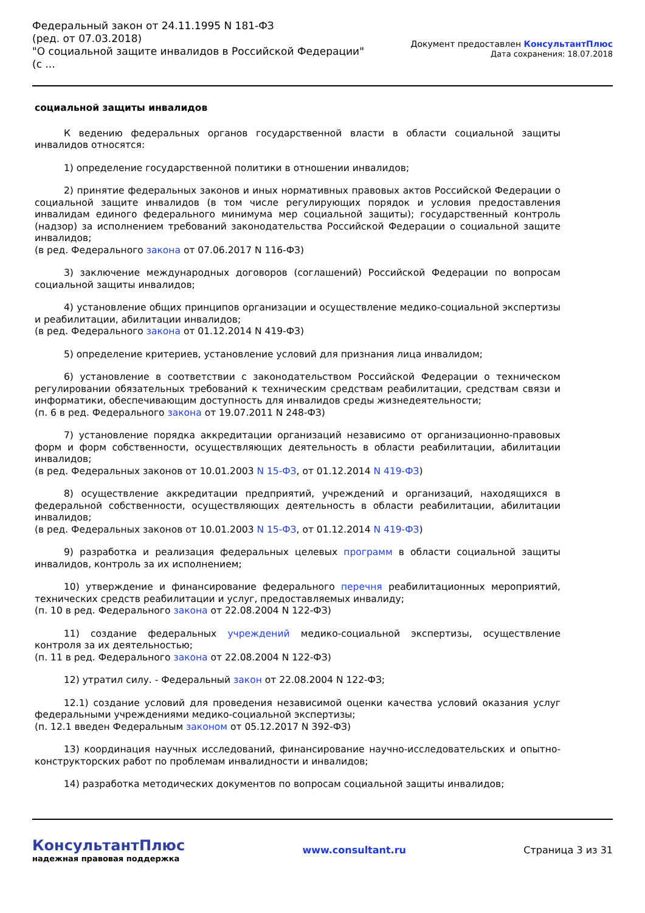Федеральный закон от 24.11.1995 N 181-ФЗ
(ред. от 07.03.2018)
"О социальной защите инвалидов в Российской Федерации"
(с ...
Документ предоставлен КонсультантПлюс
Дата сохранения: 18.07.2018
социальной защиты инвалидов
К ведению федеральных органов государственной власти в области социальной защиты инвалидов относятся:
1) определение государственной политики в отношении инвалидов;
2) принятие федеральных законов и иных нормативных правовых актов Российской Федерации о социальной защите инвалидов (в том числе регулирующих порядок и условия предоставления инвалидам единого федерального минимума мер социальной защиты); государственный контроль (надзор) за исполнением требований законодательства Российской Федерации о социальной защите инвалидов;
(в ред. Федерального закона от 07.06.2017 N 116-ФЗ)
3) заключение международных договоров (соглашений) Российской Федерации по вопросам социальной защиты инвалидов;
4) установление общих принципов организации и осуществление медико-социальной экспертизы и реабилитации, абилитации инвалидов;
(в ред. Федерального закона от 01.12.2014 N 419-ФЗ)
5) определение критериев, установление условий для признания лица инвалидом;
6) установление в соответствии с законодательством Российской Федерации о техническом регулировании обязательных требований к техническим средствам реабилитации, средствам связи и информатики, обеспечивающим доступность для инвалидов среды жизнедеятельности;
(п. 6 в ред. Федерального закона от 19.07.2011 N 248-ФЗ)
7) установление порядка аккредитации организаций независимо от организационно-правовых форм и форм собственности, осуществляющих деятельность в области реабилитации, абилитации инвалидов;
(в ред. Федеральных законов от 10.01.2003 N 15-ФЗ, от 01.12.2014 N 419-ФЗ)
8) осуществление аккредитации предприятий, учреждений и организаций, находящихся в федеральной собственности, осуществляющих деятельность в области реабилитации, абилитации инвалидов;
(в ред. Федеральных законов от 10.01.2003 N 15-ФЗ, от 01.12.2014 N 419-ФЗ)
9) разработка и реализация федеральных целевых программ в области социальной защиты инвалидов, контроль за их исполнением;
10) утверждение и финансирование федерального перечня реабилитационных мероприятий, технических средств реабилитации и услуг, предоставляемых инвалиду;
(п. 10 в ред. Федерального закона от 22.08.2004 N 122-ФЗ)
11) создание федеральных учреждений медико-социальной экспертизы, осуществление контроля за их деятельностью;
(п. 11 в ред. Федерального закона от 22.08.2004 N 122-ФЗ)
12) утратил силу. - Федеральный закон от 22.08.2004 N 122-ФЗ;
12.1) создание условий для проведения независимой оценки качества условий оказания услуг федеральными учреждениями медико-социальной экспертизы;
(п. 12.1 введен Федеральным законом от 05.12.2017 N 392-ФЗ)
13) координация научных исследований, финансирование научно-исследовательских и опытно-конструкторских работ по проблемам инвалидности и инвалидов;
14) разработка методических документов по вопросам социальной защиты инвалидов;
КонсультантПлюс
надежная правовая поддержка
www.consultant.ru Страница 3 из 31